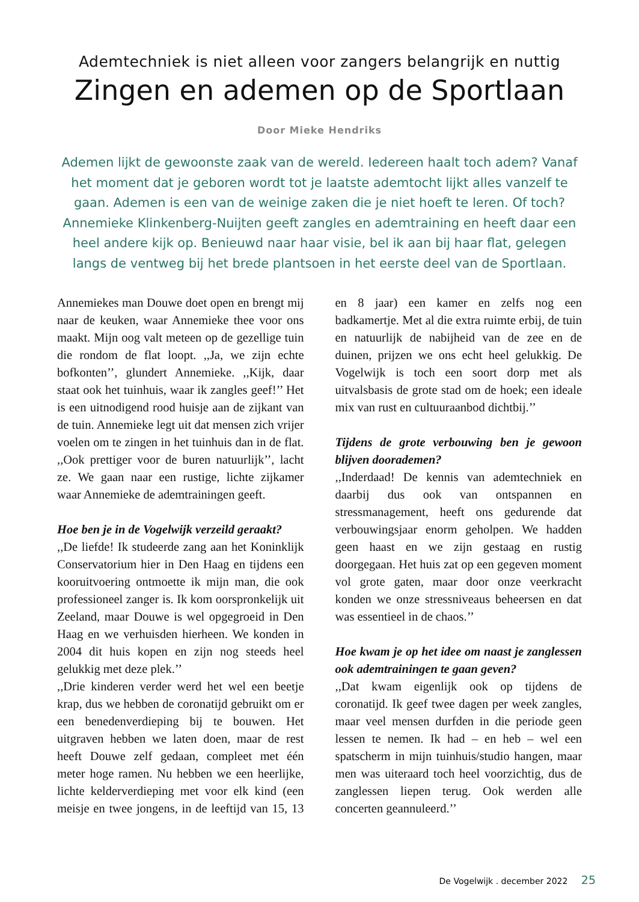Ademtechniek is niet alleen voor zangers belangrijk en nuttig
Zingen en ademen op de Sportlaan
Door Mieke Hendriks
Ademen lijkt de gewoonste zaak van de wereld. Iedereen haalt toch adem? Vanaf het moment dat je geboren wordt tot je laatste ademtocht lijkt alles vanzelf te gaan. Ademen is een van de weinige zaken die je niet hoeft te leren. Of toch? Annemieke Klinkenberg-Nuijten geeft zangles en ademtraining en heeft daar een heel andere kijk op. Benieuwd naar haar visie, bel ik aan bij haar flat, gelegen langs de ventweg bij het brede plantsoen in het eerste deel van de Sportlaan.
Annemiekes man Douwe doet open en brengt mij naar de keuken, waar Annemieke thee voor ons maakt. Mijn oog valt meteen op de gezellige tuin die rondom de flat loopt. ,,Ja, we zijn echte bofkonten’’, glundert Annemieke. ,,Kijk, daar staat ook het tuinhuis, waar ik zangles geef!’’ Het is een uitnodigend rood huisje aan de zijkant van de tuin. Annemieke legt uit dat mensen zich vrijer voelen om te zingen in het tuinhuis dan in de flat. ,,Ook prettiger voor de buren natuurlijk’’, lacht ze. We gaan naar een rustige, lichte zijkamer waar Annemieke de ademtrainingen geeft.
Hoe ben je in de Vogelwijk verzeild geraakt?
,,De liefde! Ik studeerde zang aan het Koninklijk Conservatorium hier in Den Haag en tijdens een kooruitvoering ontmoette ik mijn man, die ook professioneel zanger is. Ik kom oorspronkelijk uit Zeeland, maar Douwe is wel opgegroeid in Den Haag en we verhuisden hierheen. We konden in 2004 dit huis kopen en zijn nog steeds heel gelukkig met deze plek.’’
,,Drie kinderen verder werd het wel een beetje krap, dus we hebben de coronatijd gebruikt om er een benedenverdieping bij te bouwen. Het uitgraven hebben we laten doen, maar de rest heeft Douwe zelf gedaan, compleet met één meter hoge ramen. Nu hebben we een heerlijke, lichte kelderverdieping met voor elk kind (een meisje en twee jongens, in de leeftijd van 15, 13 en 8 jaar) een kamer en zelfs nog een badkamertje. Met al die extra ruimte erbij, de tuin en natuurlijk de nabijheid van de zee en de duinen, prijzen we ons echt heel gelukkig. De Vogelwijk is toch een soort dorp met als uitvalsbasis de grote stad om de hoek; een ideale mix van rust en cultuuraanbod dichtbij.’’
Tijdens de grote verbouwing ben je gewoon blijven doorademen?
,,Inderdaad! De kennis van ademtechniek en daarbij dus ook van ontspannen en stressmanagement, heeft ons gedurende dat verbouwingsjaar enorm geholpen. We hadden geen haast en we zijn gestaag en rustig doorgegaan. Het huis zat op een gegeven moment vol grote gaten, maar door onze veerkracht konden we onze stressniveaus beheersen en dat was essentieel in de chaos.’’
Hoe kwam je op het idee om naast je zanglessen ook ademtrainingen te gaan geven?
,,Dat kwam eigenlijk ook op tijdens de coronatijd. Ik geef twee dagen per week zangles, maar veel mensen durfden in die periode geen lessen te nemen. Ik had – en heb – wel een spatscherm in mijn tuinhuis/studio hangen, maar men was uiteraard toch heel voorzichtig, dus de zanglessen liepen terug. Ook werden alle concerten geannuleerd.’’
De Vogelwijk . december 2022 25